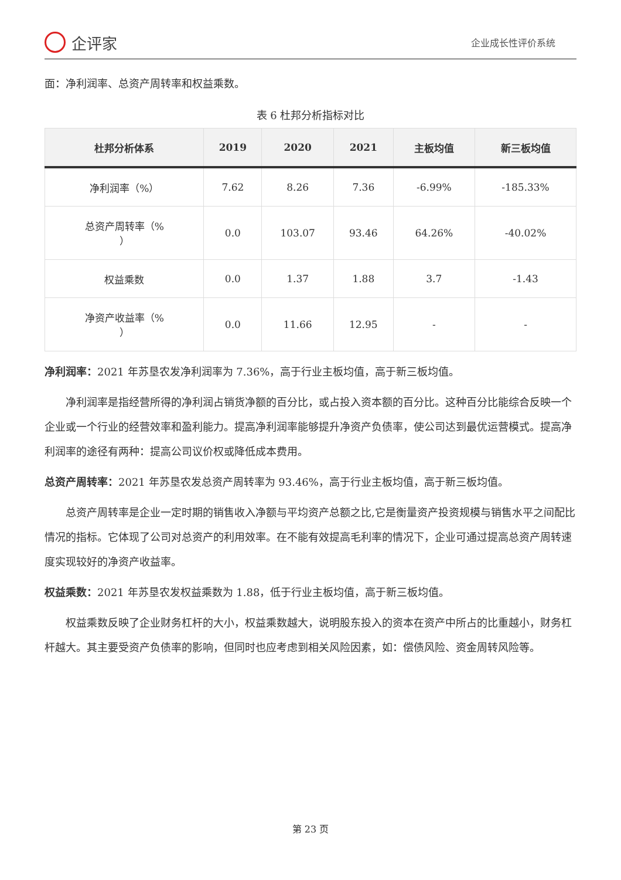企评家
企业成长性评价系统
面：净利润率、总资产周转率和权益乘数。
表 6 杜邦分析指标对比
| 杜邦分析体系 | 2019 | 2020 | 2021 | 主板均值 | 新三板均值 |
| --- | --- | --- | --- | --- | --- |
| 净利润率（%） | 7.62 | 8.26 | 7.36 | -6.99% | -185.33% |
| 总资产周转率（% ） | 0.0 | 103.07 | 93.46 | 64.26% | -40.02% |
| 权益乘数 | 0.0 | 1.37 | 1.88 | 3.7 | -1.43 |
| 净资产收益率（% ） | 0.0 | 11.66 | 12.95 | - | - |
净利润率：2021 年苏垦农发净利润率为 7.36%，高于行业主板均值，高于新三板均值。
净利润率是指经营所得的净利润占销货净额的百分比，或占投入资本额的百分比。这种百分比能综合反映一个企业或一个行业的经营效率和盈利能力。提高净利润率能够提升净资产负债率，使公司达到最优运营模式。提高净利润率的途径有两种：提高公司议价权或降低成本费用。
总资产周转率：2021 年苏垦农发总资产周转率为 93.46%，高于行业主板均值，高于新三板均值。
总资产周转率是企业一定时期的销售收入净额与平均资产总额之比,它是衡量资产投资规模与销售水平之间配比情况的指标。它体现了公司对总资产的利用效率。在不能有效提高毛利率的情况下，企业可通过提高总资产周转速度实现较好的净资产收益率。
权益乘数：2021 年苏垦农发权益乘数为 1.88，低于行业主板均值，高于新三板均值。
权益乘数反映了企业财务杠杆的大小，权益乘数越大，说明股东投入的资本在资产中所占的比重越小，财务杠杆越大。其主要受资产负债率的影响，但同时也应考虑到相关风险因素，如：偿债风险、资金周转风险等。
第 23 页